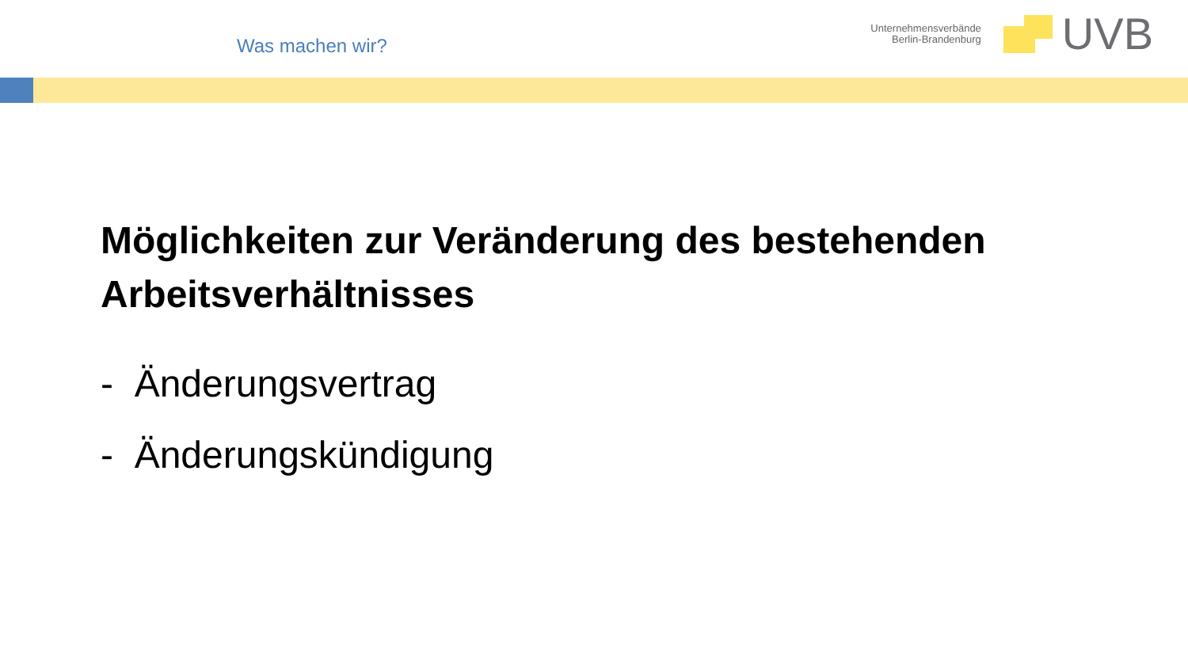Was machen wir?
Unternehmensverbände
Berlin-Brandenburg
UVB
Möglichkeiten zur Veränderung des bestehenden Arbeitsverhältnisses
- Änderungsvertrag
- Änderungskündigung